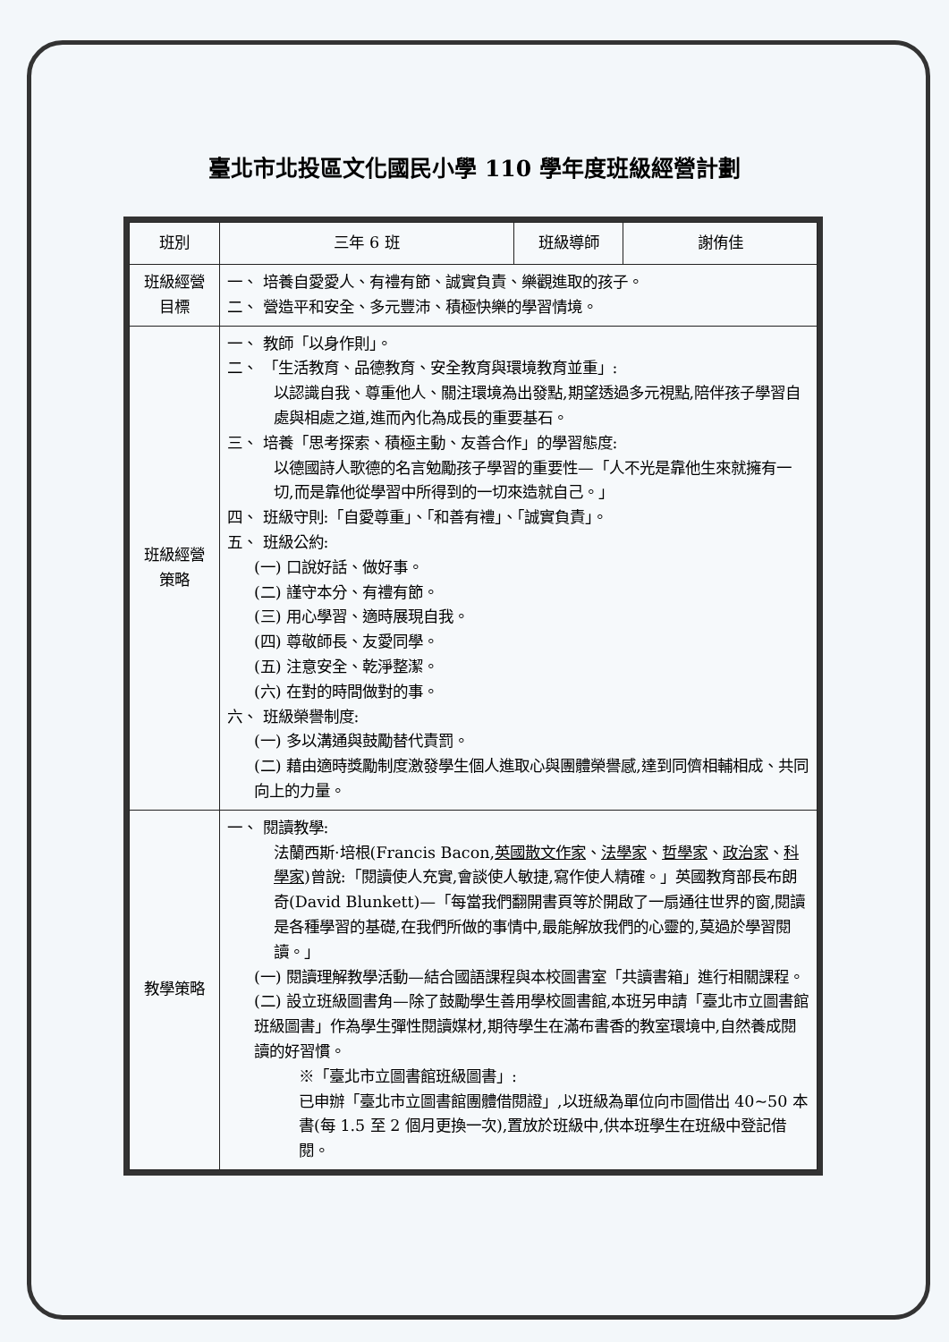臺北市北投區文化國民小學 110 學年度班級經營計劃
| 班別 | 三年 6 班 | 班級導師 | 謝侑佳 |
| 班級經營 目標 | 一、 培養自愛愛人、有禮有節、誠實負責、樂觀進取的孩子。 二、 營造平和安全、多元豐沛、積極快樂的學習情境。 | | |
| 班級經營 策略 | 一、 教師「以身作則」。 二、 「生活教育、品德教育、安全教育與環境教育並重」: 以認識自我、尊重他人、關注環境為出發點,期望透過多元視點,陪伴孩子學習自處與相處之道,進而內化為成長的重要基石。 三、 培養「思考探索、積極主動、友善合作」的學習態度: 以德國詩人歌德的名言勉勵孩子學習的重要性—「人不光是靠他生來就擁有一切,而是靠他從學習中所得到的一切來造就自己。」 四、 班級守則:「自愛尊重」、「和善有禮」、「誠實負責」。 五、 班級公約: (一) 口說好話、做好事。 (二) 謹守本分、有禮有節。 (三) 用心學習、適時展現自我。 (四) 尊敬師長、友愛同學。 (五) 注意安全、乾淨整潔。 (六) 在對的時間做對的事。 六、 班級榮譽制度: (一) 多以溝通與鼓勵替代責罰。 (二) 藉由適時獎勵制度激發學生個人進取心與團體榮譽感,達到同儕相輔相成、共同向上的力量。 | | |
| 教學策略 | 一、 閱讀教學: 法蘭西斯·培根(Francis Bacon, 英國散文作家 、 法學家 、 哲學家 、 政治家 、 科學家 )曾說:「閱讀使人充實,會談使人敏捷,寫作使人精確。」英國教育部長布朗奇(David Blunkett)—「每當我們翻開書頁等於開啟了一扇通往世界的窗,閱讀是各種學習的基礎,在我們所做的事情中,最能解放我們的心靈的,莫過於學習閱讀。」 (一) 閱讀理解教學活動—結合國語課程與本校圖書室「共讀書箱」進行相關課程。 (二) 設立班級圖書角—除了鼓勵學生善用學校圖書館,本班另申請「臺北市立圖書館班級圖書」作為學生彈性閱讀媒材,期待學生在滿布書香的教室環境中,自然養成閱讀的好習慣。 ※「臺北市立圖書館班級圖書」: 已申辦「臺北市立圖書館團體借閱證」,以班級為單位向市圖借出 40~50 本書(每 1.5 至 2 個月更換一次),置放於班級中,供本班學生在班級中登記借閱。 | | |